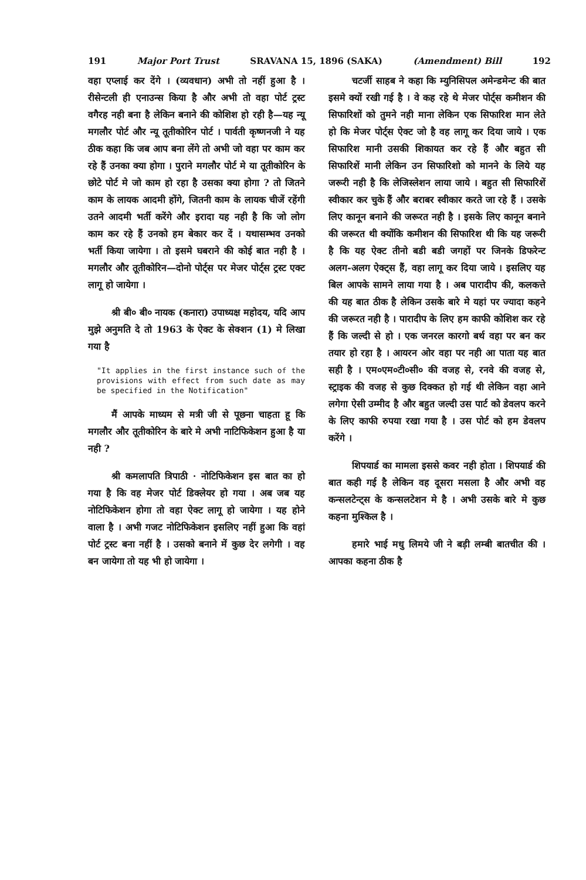191 Major Port Trust SRAVANA 15, 1896 (SAKA) (Amendment) Bill 192
वहा एप्लाई कर देंगे । (व्यवधान) अभी तो नहीं हुआ है । रीसेन्टली ही एनाउन्स किया है और अभी तो वहा पोर्ट ट्रस्ट वगैरह नही बना है लेकिन बनाने की कोशिश हो रही है—यह न्यू मगलौर पोर्ट और न्यू तूतीकोरिन पोर्ट । पार्वती कृष्णनजी ने यह ठीक कहा कि जब आप बना लेंगे तो अभी जो वहा पर काम कर रहे हैं उनका क्या होगा । पुराने मगलौर पोर्ट मे या तूतीकोरिन के छोटे पोर्ट मे जो काम हो रहा है उसका क्या होगा ? तो जितने काम के लायक आदमी होंगे, जितनी काम के लायक चीजें रहेंगी उतने आदमी भर्ती करेंगे और इरादा यह नही है कि जो लोग काम कर रहे हैं उनको हम बेकार कर दें । यथासम्भव उनको भर्ती किया जायेगा । तो इसमे घबराने की कोई बात नही है । मगलौर और तूतीकोरिन—दोनो पोर्ट्स पर मेजर पोर्ट्स ट्रस्ट एक्ट लागू हो जायेगा ।
श्री बी० बी० नायक (कनारा) उपाध्यक्ष महोदय, यदि आप मुझे अनुमति दे तो 1963 के ऐक्ट के सेक्शन (1) मे लिखा गया है
"It applies in the first instance such of the provisions with effect from such date as may be specified in the Notification"
मैं आपके माध्यम से मत्री जी से पूछना चाहता हू कि मगलौर और तूतीकोरिन के बारे मे अभी नाटिफिकेशन हुआ है या नही ?
श्री कमलापति त्रिपाठी · नोटिफिकेशन इस बात का हो गया है कि वह मेजर पोर्ट डिक्लेयर हो गया । अब जब यह नोटिफिकेशन होगा तो वहा ऐक्ट लागू हो जायेगा । यह होने वाला है । अभी गजट नोटिफिकेशन इसलिए नहीं हुआ कि वहां पोर्ट ट्रस्ट बना नहीं है । उसको बनाने में कुछ देर लगेगी । वह बन जायेगा तो यह भी हो जायेगा ।
चटर्जी साहब ने कहा कि म्युनिसिपल अमेन्डमेन्ट की बात इसमे क्यों रखी गई है । वे कह रहे थे मेजर पोर्ट्स कमीशन की सिफारिशों को तुमने नही माना लेकिन एक सिफारिश मान लेते हो कि मेजर पोर्ट्स ऐक्ट जो है वह लागू कर दिया जाये । एक सिफारिश मानी उसकी शिकायत कर रहे हैं और बहुत सी सिफारिशें मानी लेकिन उन सिफारिशो को मानने के लिये यह जरूरी नही है कि लेजिस्लेशन लाया जाये । बहुत सी सिफारिशें स्वीकार कर चुके हैं और बराबर स्वीकार करते जा रहे हैं । उसके लिए कानून बनाने की जरूरत नही है । इसके लिए कानून बनाने की जरूरत थी क्योंकि कमीशन की सिफारिश थी कि यह जरूरी है कि यह ऐक्ट तीनो बडी बडी जगहों पर जिनके डिफरेन्ट अलग-अलग ऐक्ट्स हैं, वहा लागू कर दिया जाये । इसलिए यह बिल आपके सामने लाया गया है । अब पारादीप की, कलकत्ते की यह बात ठीक है लेकिन उसके बारे मे यहां पर ज्यादा कहने की जरूरत नही है । पारादीप के लिए हम काफी कोशिश कर रहे हैं कि जल्दी से हो । एक जनरल कारगो बर्थ वहा पर बन कर तयार हो रहा है । आयरन ओर वहा पर नही आ पाता यह बात सही है । एम०एम०टी०सी० की वजह से, रनवे की वजह से, स्ट्राइक की वजह से कुछ दिक्कत हो गई थी लेकिन वहा आने लगेगा ऐसी उम्मीद है और बहुत जल्दी उस पार्ट को डेवलप करने के लिए काफी रुपया रखा गया है । उस पोर्ट को हम डेवलप करेंगे ।
शिपयार्ड का मामला इससे कवर नही होता । शिपयार्ड की बात कही गई है लेकिन वह दूसरा मसला है और अभी वह कन्सलटेन्ट्स के कन्सलटेशन मे है । अभी उसके बारे मे कुछ कहना मुश्किल है ।
हमारे भाई मधु लिमये जी ने बड़ी लम्बी बातचीत की । आपका कहना ठीक है